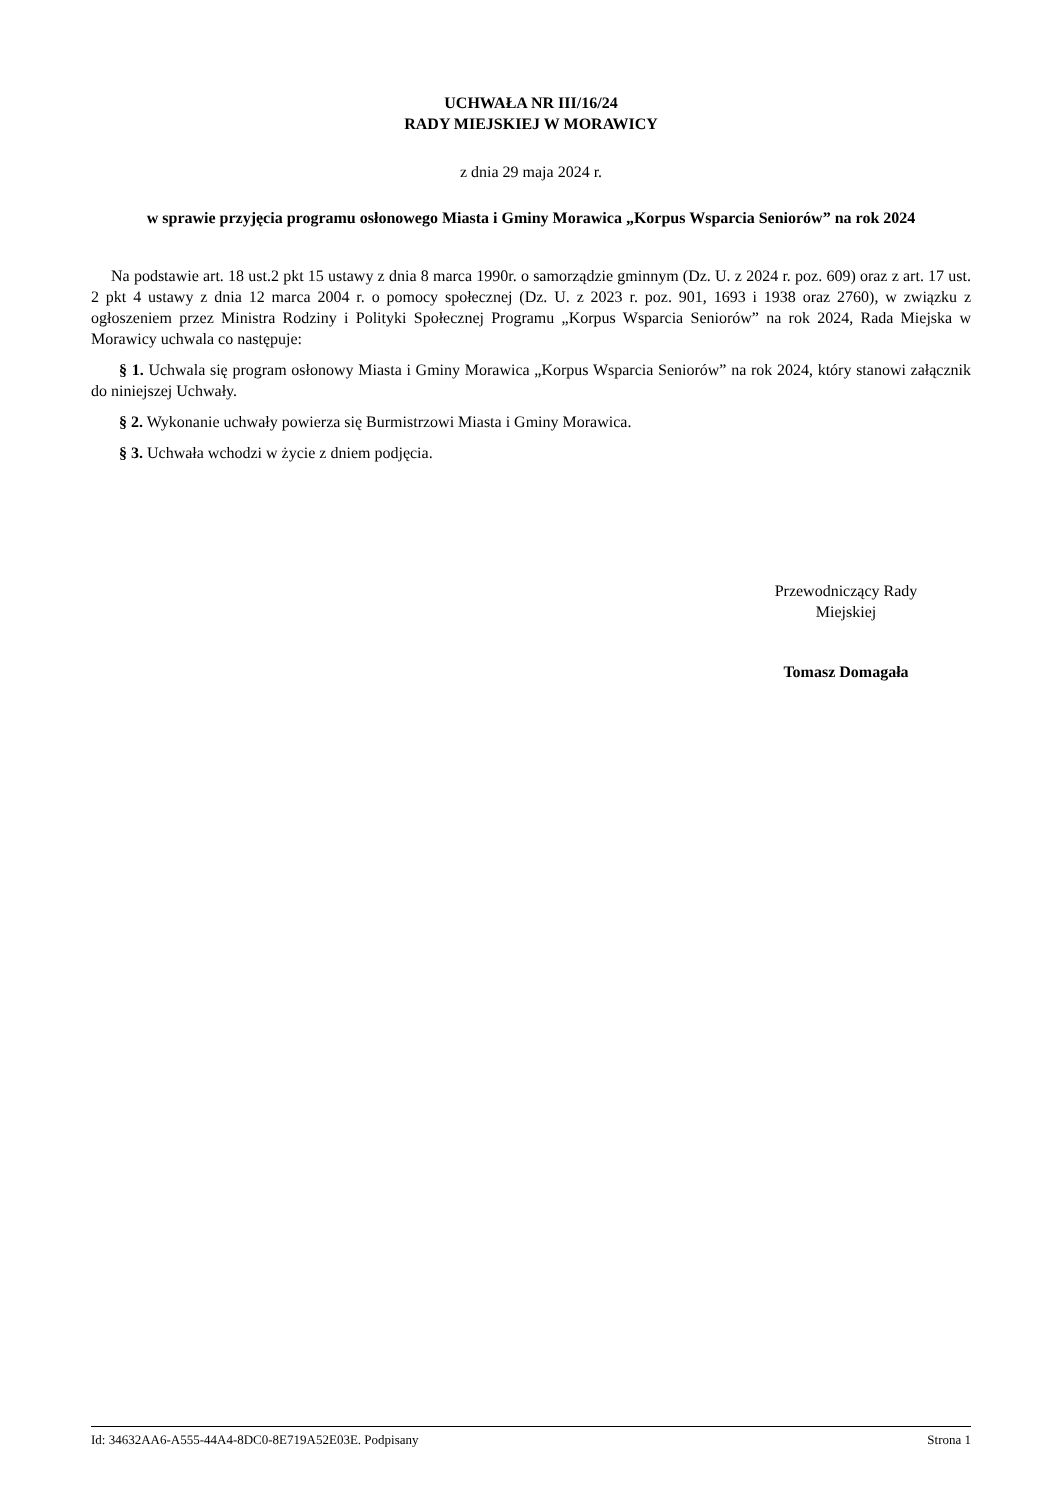UCHWAŁA NR III/16/24
RADY MIEJSKIEJ W MORAWICY
z dnia 29 maja 2024 r.
w sprawie przyjęcia programu osłonowego Miasta i Gminy Morawica „Korpus Wsparcia Seniorów” na rok 2024
Na podstawie art. 18 ust.2 pkt 15 ustawy z dnia 8 marca 1990r. o samorządzie gminnym (Dz. U. z 2024 r. poz. 609) oraz z art. 17 ust. 2 pkt 4 ustawy z dnia 12 marca 2004 r. o pomocy społecznej (Dz. U. z 2023 r. poz. 901, 1693 i 1938 oraz 2760), w związku z ogłoszeniem przez Ministra Rodziny i Polityki Społecznej Programu „Korpus Wsparcia Seniorów” na rok 2024, Rada Miejska w Morawicy uchwala co następuje:
§ 1. Uchwala się program osłonowy Miasta i Gminy Morawica „Korpus Wsparcia Seniorów” na rok 2024, który stanowi załącznik do niniejszej Uchwały.
§ 2. Wykonanie uchwały powierza się Burmistrzowi Miasta i Gminy Morawica.
§ 3. Uchwała wchodzi w życie z dniem podjęcia.
Przewodniczący Rady
Miejskiej
Tomasz Domagała
Id: 34632AA6-A555-44A4-8DC0-8E719A52E03E. Podpisany Strona 1